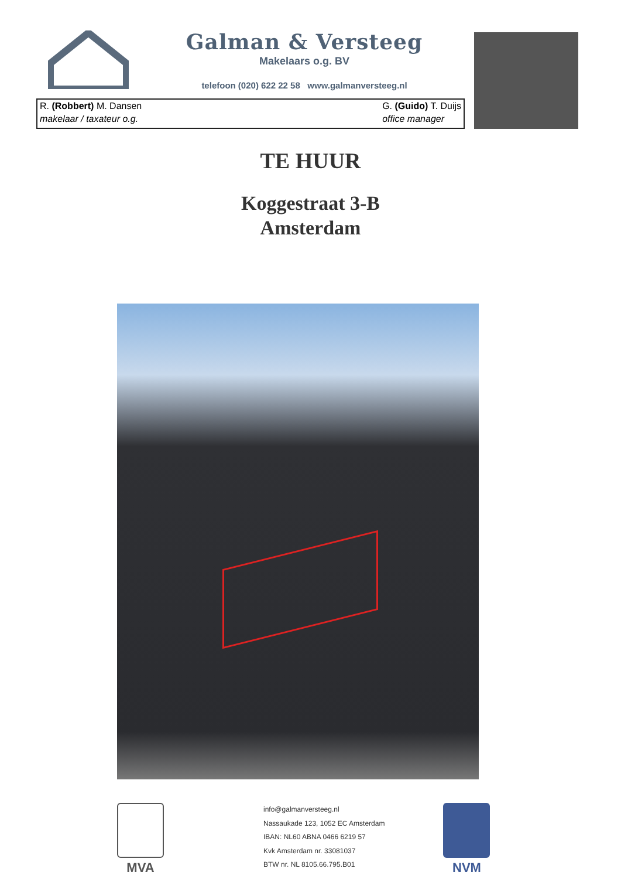Galman & Versteeg
Makelaars o.g. BV
telefoon (020) 622 22 58 www.galmanversteeg.nl
R. (Robbert) M. Dansen
makelaar / taxateur o.g.
G. (Guido) T. Duijs
office manager
TE HUUR
Koggestraat 3-B
Amsterdam
MVA
info@galmanversteeg.nl
Nassaukade 123, 1052 EC Amsterdam
IBAN: NL60 ABNA 0466 6219 57
Kvk Amsterdam nr. 33081037
BTW nr. NL 8105.66.795.B01
NVM